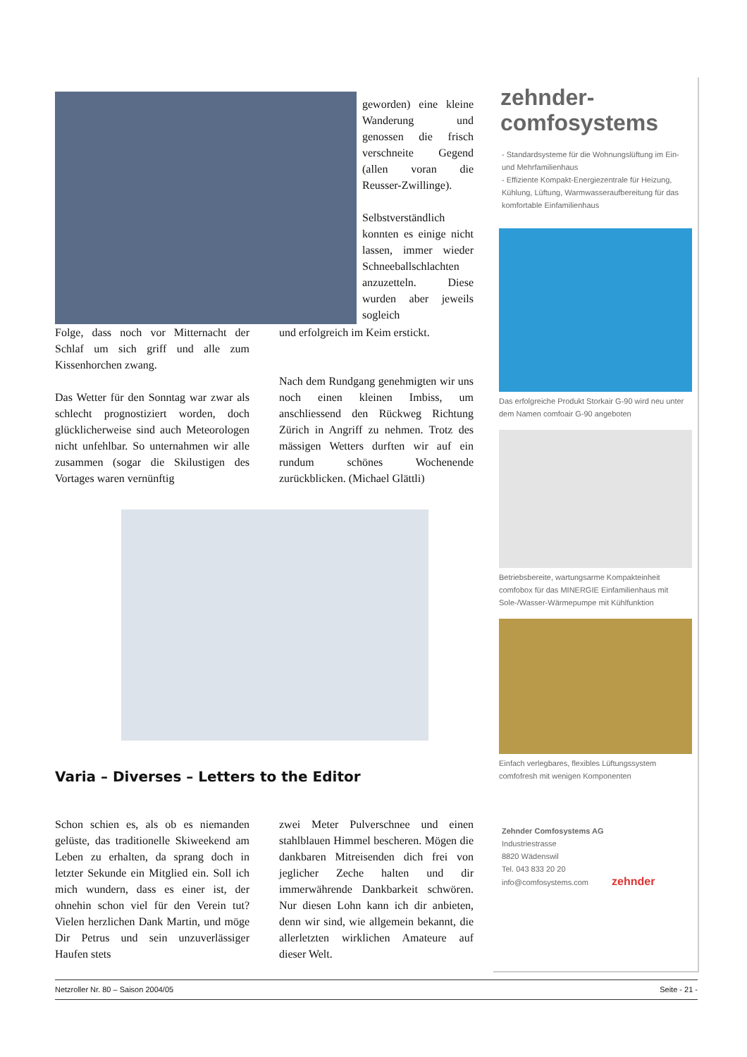geworden) eine kleine Wanderung und genossen die frisch verschneite Gegend (allen voran die Reusser-Zwillinge).
Selbstverständlich konnten es einige nicht lassen, immer wieder Schneeballschlachten anzuzetteln. Diese wurden aber jeweils sogleich
Folge, dass noch vor Mitternacht der Schlaf um sich griff und alle zum Kissenhorchen zwang.
Das Wetter für den Sonntag war zwar als schlecht prognostiziert worden, doch glücklicherweise sind auch Meteorologen nicht unfehlbar. So unternahmen wir alle zusammen (sogar die Skilustigen des Vortages waren vernünftig
und erfolgreich im Keim erstickt.
Nach dem Rundgang genehmigten wir uns noch einen kleinen Imbiss, um anschliessend den Rückweg Richtung Zürich in Angriff zu nehmen. Trotz des mässigen Wetters durften wir auf ein rundum schönes Wochenende zurückblicken. (Michael Glättli)
Varia – Diverses – Letters to the Editor
Schon schien es, als ob es niemanden gelüste, das traditionelle Skiweekend am Leben zu erhalten, da sprang doch in letzter Sekunde ein Mitglied ein. Soll ich mich wundern, dass es einer ist, der ohnehin schon viel für den Verein tut? Vielen herzlichen Dank Martin, und möge Dir Petrus und sein unzuverlässiger Haufen stets
zwei Meter Pulverschnee und einen stahlblauen Himmel bescheren. Mögen die dankbaren Mitreisenden dich frei von jeglicher Zeche halten und dir immerwährende Dankbarkeit schwören. Nur diesen Lohn kann ich dir anbieten, denn wir sind, wie allgemein bekannt, die allerletzten wirklichen Amateure auf dieser Welt.
zehnder-
comfosystems
- Standardsysteme für die Wohnungslüftung im Ein- und Mehrfamilienhaus
- Effiziente Kompakt-Energiezentrale für Heizung, Kühlung, Lüftung, Warmwasseraufbereitung für das komfortable Einfamilienhaus
Das erfolgreiche Produkt Storkair G-90 wird neu unter dem Namen comfoair G-90 angeboten
Betriebsbereite, wartungsarme Kompakteinheit comfobox für das MINERGIE Einfamilienhaus mit Sole-/Wasser-Wärmepumpe mit Kühlfunktion
Einfach verlegbares, flexibles Lüftungssystem comfofresh mit wenigen Komponenten
Zehnder Comfosystems AG
Industriestrasse
8820 Wädenswil
Tel. 043 833 20 20
info@comfosystems.com zehnder
Netzroller Nr. 80 – Saison 2004/05 Seite - 21 -